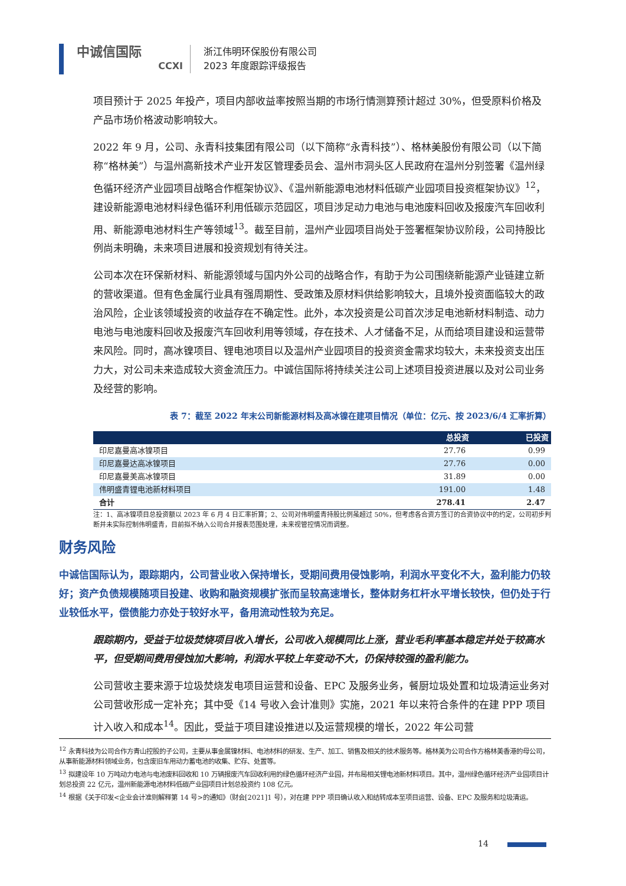中诚信国际
CCXI
浙江伟明环保股份有限公司
2023 年度跟踪评级报告
项目预计于 2025 年投产，项目内部收益率按照当期的市场行情测算预计超过 30%，但受原料价格及产品市场价格波动影响较大。
2022 年 9 月，公司、永青科技集团有限公司（以下简称“永青科技”）、格林美股份有限公司（以下简称“格林美”）与温州高新技术产业开发区管理委员会、温州市洞头区人民政府在温州分别签署《温州绿色循环经济产业园项目战略合作框架协议》、《温州新能源电池材料低碳产业园项目投资框架协议》<sup>12</sup>，建设新能源电池材料绿色循环利用低碳示范园区，项目涉足动力电池与电池废料回收及报废汽车回收利用、新能源电池材料生产等领域<sup>13</sup>。截至目前，温州产业园项目尚处于签署框架协议阶段，公司持股比例尚未明确，未来项目进展和投资规划有待关注。
公司本次在环保新材料、新能源领域与国内外公司的战略合作，有助于为公司围绕新能源产业链建立新的营收渠道。但有色金属行业具有强周期性、受政策及原材料供给影响较大，且境外投资面临较大的政治风险，企业该领域投资的收益存在不确定性。此外，本次投资是公司首次涉足电池新材料制造、动力电池与电池废料回收及报废汽车回收利用等领域，存在技术、人才储备不足，从而给项目建设和运营带来风险。同时，高冰镍项目、锂电池项目以及温州产业园项目的投资资金需求均较大，未来投资支出压力大，对公司未来造成较大资金流压力。中诚信国际将持续关注公司上述项目投资进展以及对公司业务及经营的影响。
表 7：截至 2022 年末公司新能源材料及高冰镍在建项目情况（单位：亿元、按 2023/6/4 汇率折算）
| | 总投资 | 已投资 |
| --- | --- | --- |
| 印尼嘉曼高冰镍项目 | 27.76 | 0.99 |
| 印尼嘉曼达高冰镍项目 | 27.76 | 0.00 |
| 印尼嘉曼美高冰镍项目 | 31.89 | 0.00 |
| 伟明盛青锂电池新材料项目 | 191.00 | 1.48 |
| 合计 | 278.41 | 2.47 |
注：1、高冰镍项目总投资额以 2023 年 6 月 4 日汇率折算；2、公司对伟明盛青持股比例虽超过 50%，但考虑各合资方签订的合资协议中的约定，公司初步判断并未实际控制伟明盛青，目前拟不纳入公司合并报表范围处理，未来视管控情况而调整。
财务风险
中诚信国际认为，跟踪期内，公司营业收入保持增长，受期间费用侵蚀影响，利润水平变化不大，盈利能力仍较好；资产负债规模随项目投建、收购和融资规模扩张而呈较高速增长，整体财务杠杆水平增长较快，但仍处于行业较低水平，偿债能力亦处于较好水平，备用流动性较为充足。
跟踪期内，受益于垃圾焚烧项目收入增长，公司收入规模同比上涨，营业毛利率基本稳定并处于较高水平，但受期间费用侵蚀加大影响，利润水平较上年变动不大，仍保持较强的盈利能力。
公司营收主要来源于垃圾焚烧发电项目运营和设备、EPC 及服务业务，餐厨垃圾处置和垃圾清运业务对公司营收形成一定补充；其中受《14 号收入会计准则》实施，2021 年以来符合条件的在建 PPP 项目计入收入和成本<sup>14</sup>。因此，受益于项目建设推进以及运营规模的增长，2022 年公司营
<sup>12</sup> 永青科技为公司合作方青山控股的子公司，主要从事金属镍材料、电池材料的研发、生产、加工、销售及相关的技术服务等。格林美为公司合作方格林美香港的母公司，从事新能源材料领域业务，包含废旧车用动力蓄电池的收集、贮存、处置等。
<sup>13</sup> 拟建设年 10 万吨动力电池与电池废料回收和 10 万辆报废汽车回收利用的绿色循环经济产业园，并布局相关锂电池新材料项目。其中，温州绿色循环经济产业园项目计划总投资 22 亿元，温州新能源电池材料低碳产业园项目计划总投资约 108 亿元。
<sup>14</sup> 根据《关于印发<企业会计准则解释第 14 号>的通知》（财会[2021]1 号），对在建 PPP 项目确认收入和结转成本至项目运营、设备、EPC 及服务和垃圾清运。
14